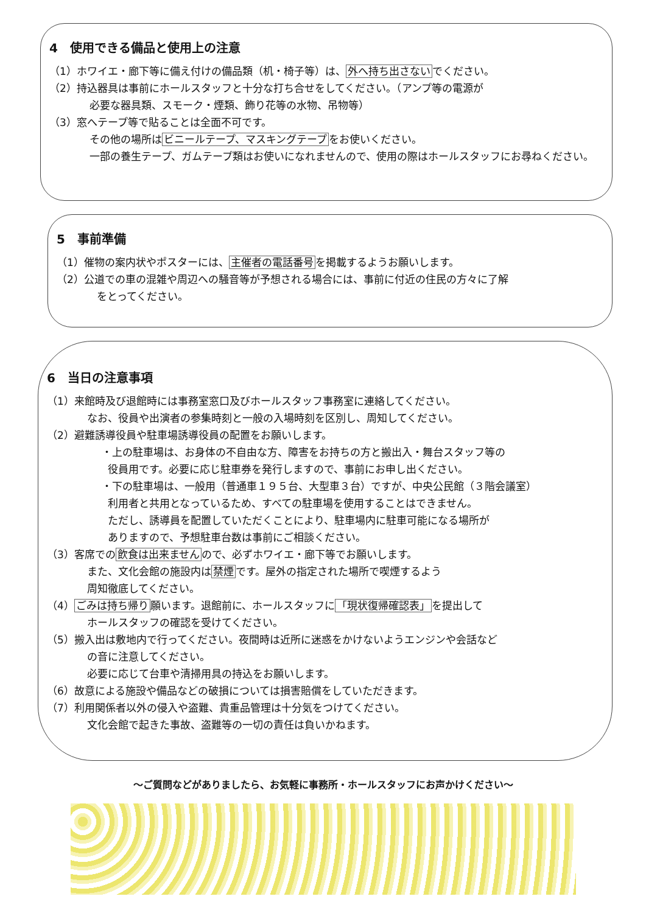4　使用できる備品と使用上の注意
（1）ホワイエ・廊下等に備え付けの備品類（机・椅子等）は、外へ持ち出さないでください。
（2）持込器具は事前にホールスタッフと十分な打ち合せをしてください。（アンプ等の電源が
必要な器具類、スモーク・煙類、飾り花等の水物、吊物等）
（3）窓へテープ等で貼ることは全面不可です。
その他の場所はビニールテープ、マスキングテープをお使いください。
一部の養生テープ、ガムテープ類はお使いになれませんので、使用の際はホールスタッフにお尋ねください。
5　事前準備
（1）催物の案内状やポスターには、主催者の電話番号を掲載するようお願いします。
（2）公道での車の混雑や周辺への騒音等が予想される場合には、事前に付近の住民の方々に了解
をとってください。
6　当日の注意事項
（1）来館時及び退館時には事務室窓口及びホールスタッフ事務室に連絡してください。
なお、役員や出演者の参集時刻と一般の入場時刻を区別し、周知してください。
（2）避難誘導役員や駐車場誘導役員の配置をお願いします。
・上の駐車場は、お身体の不自由な方、障害をお持ちの方と搬出入・舞台スタッフ等の
役員用です。必要に応じ駐車券を発行しますので、事前にお申し出ください。
・下の駐車場は、一般用（普通車１９５台、大型車３台）ですが、中央公民館（３階会議室）
利用者と共用となっているため、すべての駐車場を使用することはできません。
ただし、誘導員を配置していただくことにより、駐車場内に駐車可能になる場所が
ありますので、予想駐車台数は事前にご相談ください。
（3）客席での飲食は出来ませんので、必ずホワイエ・廊下等でお願いします。
また、文化会館の施設内は禁煙です。屋外の指定された場所で喫煙するよう
周知徹底してください。
（4）ごみは持ち帰り願います。退館前に、ホールスタッフに「現状復帰確認表」を提出して
ホールスタッフの確認を受けてください。
（5）搬入出は敷地内で行ってください。夜間時は近所に迷惑をかけないようエンジンや会話など
の音に注意してください。
必要に応じて台車や清掃用具の持込をお願いします。
（6）故意による施設や備品などの破損については損害賠償をしていただきます。
（7）利用関係者以外の侵入や盗難、貴重品管理は十分気をつけてください。
文化会館で起きた事故、盗難等の一切の責任は負いかねます。
～ご質問などがありましたら、お気軽に事務所・ホールスタッフにお声かけください～